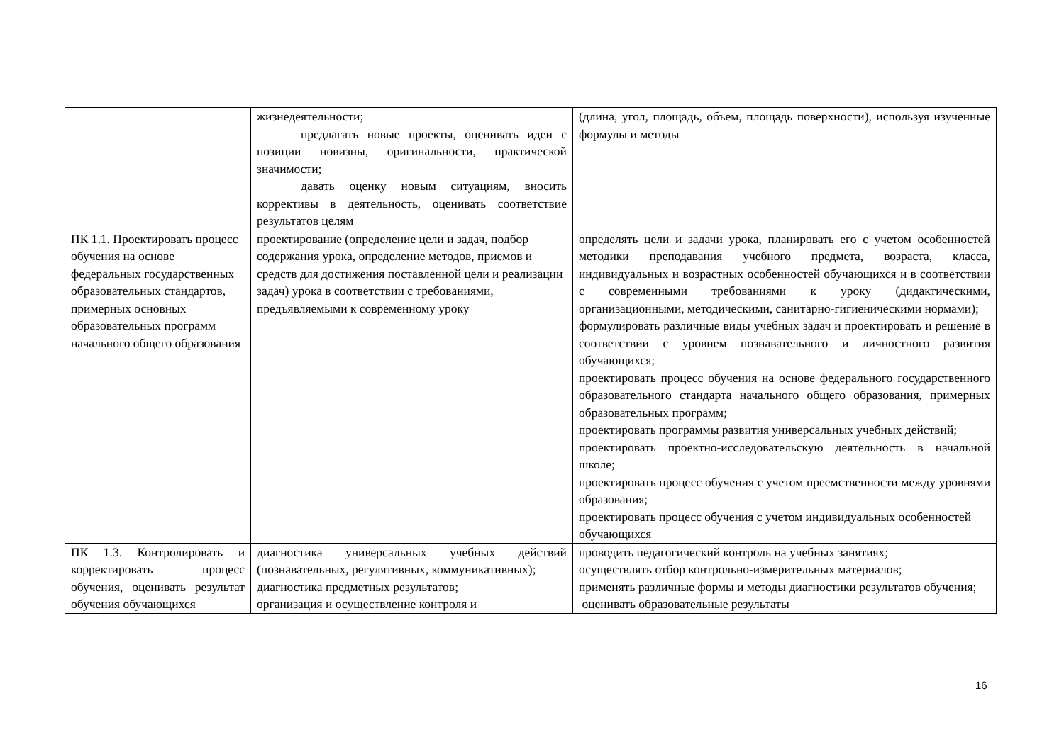| | жизнедеятельности; предлагать новые проекты, оценивать идеи с позиции новизны, оригинальности, практической значимости; давать оценку новым ситуациям, вносить коррективы в деятельность, оценивать соответствие результатов целям | (длина, угол, площадь, объем, площадь поверхности), используя изученные формулы и методы |
| ПК 1.1. Проектировать процесс обучения на основе федеральных государственных образовательных стандартов, примерных основных образовательных программ начального общего образования | проектирование (определение цели и задач, подбор содержания урока, определение методов, приемов и средств для достижения поставленной цели и реализации задач) урока в соответствии с требованиями, предъявляемыми к современному уроку | определять цели и задачи урока, планировать его с учетом особенностей методики преподавания учебного предмета, возраста, класса, индивидуальных и возрастных особенностей обучающихся и в соответствии с современными требованиями к уроку (дидактическими, организационными, методическими, санитарно-гигиеническими нормами); формулировать различные виды учебных задач и проектировать и решение в соответствии с уровнем познавательного и личностного развития обучающихся; проектировать процесс обучения на основе федерального государственного образовательного стандарта начального общего образования, примерных образовательных программ; проектировать программы развития универсальных учебных действий; проектировать проектно-исследовательскую деятельность в начальной школе; проектировать процесс обучения с учетом преемственности между уровнями образования; проектировать процесс обучения с учетом индивидуальных особенностей обучающихся |
| ПК 1.3. Контролировать и корректировать процесс обучения, оценивать результат обучения обучающихся | диагностика универсальных учебных действий (познавательных, регулятивных, коммуникативных); диагностика предметных результатов; организация и осуществление контроля и | проводить педагогический контроль на учебных занятиях; осуществлять отбор контрольно-измерительных материалов; применять различные формы и методы диагностики результатов обучения; оценивать образовательные результаты |
16